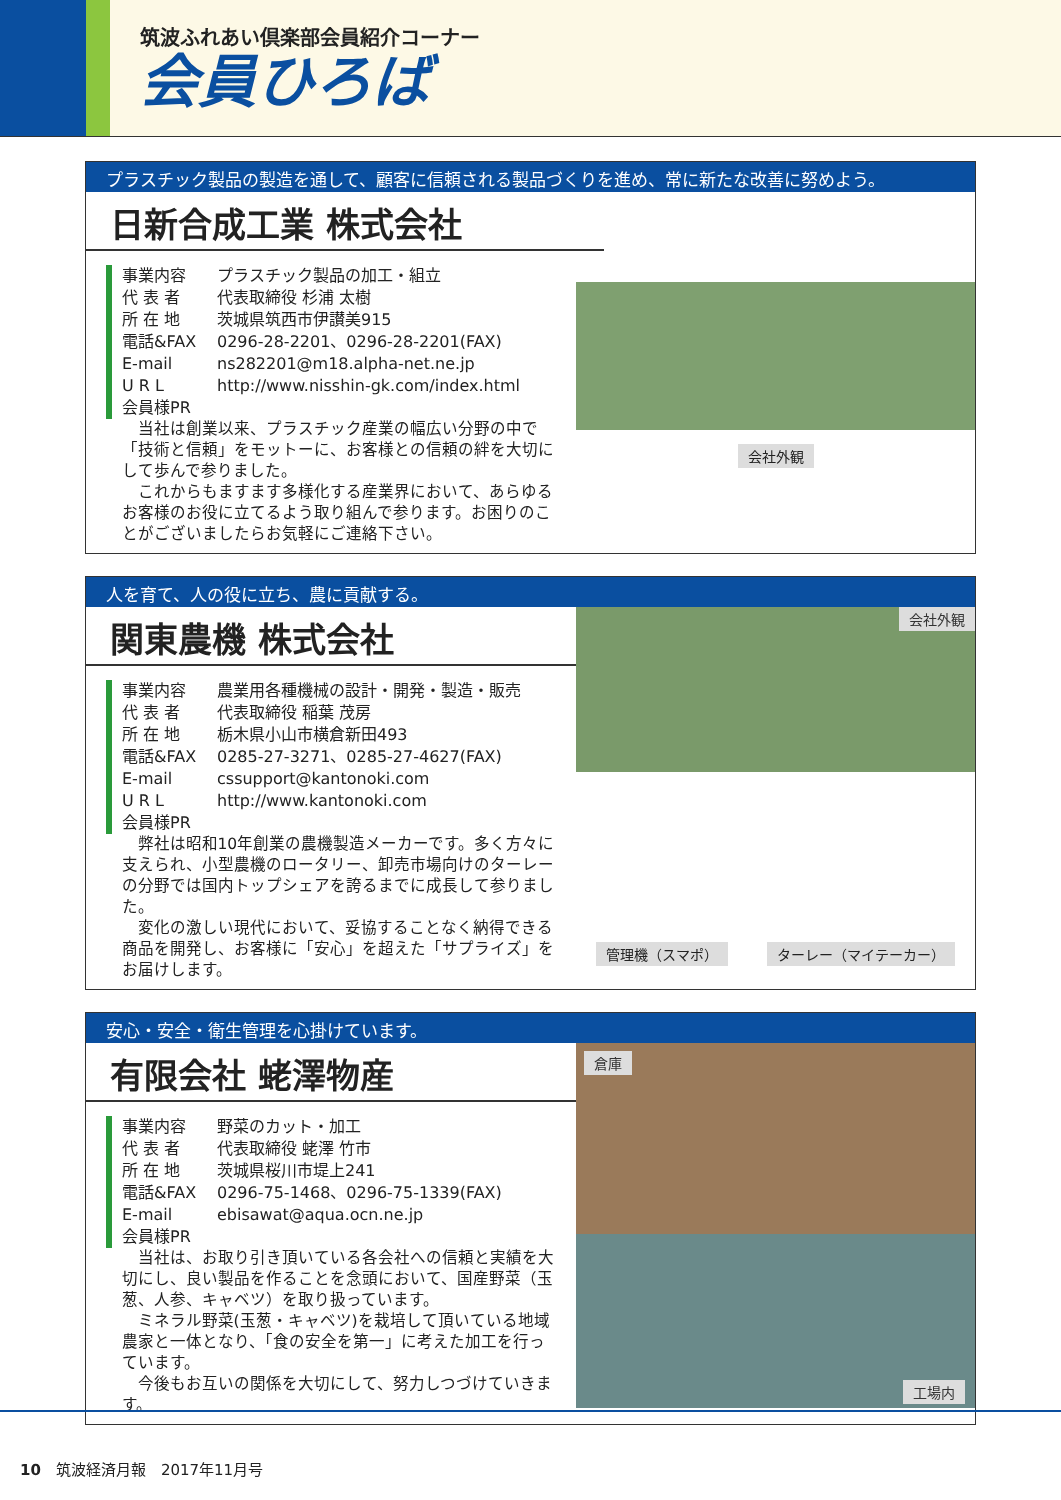筑波ふれあい倶楽部会員紹介コーナー
会員ひろば
プラスチック製品の製造を通して、顧客に信頼される製品づくりを進め、常に新たな改善に努めよう。
日新合成工業 株式会社
事業内容 プラスチック製品の加工・組立
代 表 者 代表取締役 杉浦 太樹
所 在 地 茨城県筑西市伊讃美915
電話&FAX 0296-28-2201、0296-28-2201(FAX)
E-mail ns282201@m18.alpha-net.ne.jp
U R L http://www.nisshin-gk.com/index.html
会員様PR
当社は創業以来、プラスチック産業の幅広い分野の中で「技術と信頼」をモットーに、お客様との信頼の絆を大切にして歩んで参りました。
これからもますます多様化する産業界において、あらゆるお客様のお役に立てるよう取り組んで参ります。お困りのことがございましたらお気軽にご連絡下さい。
会社外観
人を育て、人の役に立ち、農に貢献する。
関東農機 株式会社
事業内容 農業用各種機械の設計・開発・製造・販売
代 表 者 代表取締役 稲葉 茂房
所 在 地 栃木県小山市横倉新田493
電話&FAX 0285-27-3271、0285-27-4627(FAX)
E-mail cssupport@kantonoki.com
U R L http://www.kantonoki.com
会員様PR
弊社は昭和10年創業の農機製造メーカーです。多く方々に支えられ、小型農機のロータリー、卸売市場向けのターレーの分野では国内トップシェアを誇るまでに成長して参りました。
変化の激しい現代において、妥協することなく納得できる商品を開発し、お客様に「安心」を超えた「サプライズ」をお届けします。
会社外観
管理機（スマポ） ターレー（マイテーカー）
安心・安全・衛生管理を心掛けています。
有限会社 蛯澤物産
事業内容 野菜のカット・加工
代 表 者 代表取締役 蛯澤 竹市
所 在 地 茨城県桜川市堤上241
電話&FAX 0296-75-1468、0296-75-1339(FAX)
E-mail ebisawat@aqua.ocn.ne.jp
会員様PR
当社は、お取り引き頂いている各会社への信頼と実績を大切にし、良い製品を作ることを念頭において、国産野菜（玉葱、人参、キャベツ）を取り扱っています。
ミネラル野菜(玉葱・キャベツ)を栽培して頂いている地域農家と一体となり、「食の安全を第一」に考えた加工を行っています。
今後もお互いの関係を大切にして、努力しつづけていきます。
倉庫
工場内
10　筑波経済月報　2017年11月号